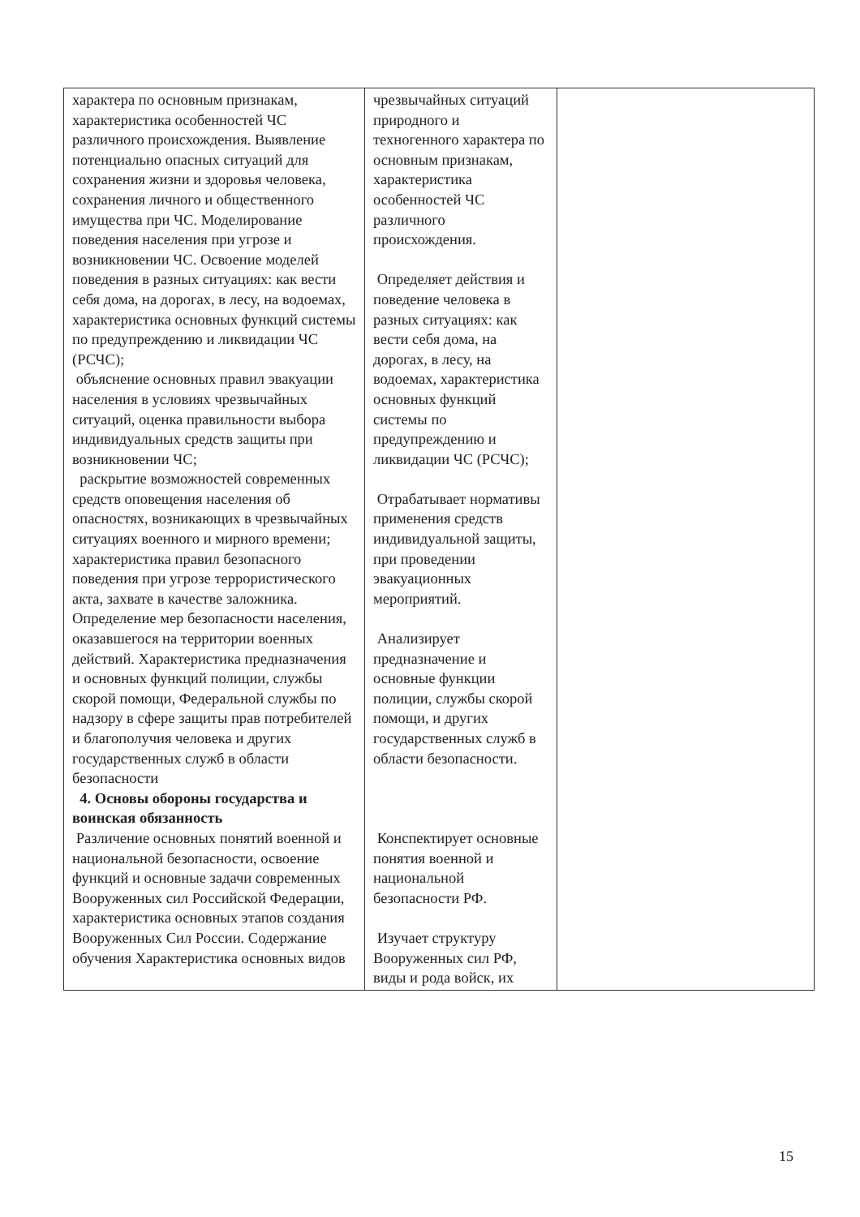| характера по основным признакам, характеристика особенностей ЧС различного происхождения. Выявление потенциально опасных ситуаций для сохранения жизни и здоровья человека, сохранения личного и общественного имущества при ЧС. Моделирование поведения населения при угрозе и возникновении ЧС. Освоение моделей поведения в разных ситуациях: как вести себя дома, на дорогах, в лесу, на водоемах, характеристика основных функций системы по предупреждению и ликвидации ЧС (РСЧС); объяснение основных правил эвакуации населения в условиях чрезвычайных ситуаций, оценка правильности выбора индивидуальных средств защиты при возникновении ЧС; раскрытие возможностей современных средств оповещения населения об опасностях, возникающих в чрезвычайных ситуациях военного и мирного времени; характеристика правил безопасного поведения при угрозе террористического акта, захвате в качестве заложника. Определение мер безопасности населения, оказавшегося на территории военных действий. Характеристика предназначения и основных функций полиции, службы скорой помощи, Федеральной службы по надзору в сфере защиты прав потребителей и благополучия человека и других государственных служб в области безопасности 4. Основы обороны государства и воинская обязанность Различение основных понятий военной и национальной безопасности, освоение функций и основные задачи современных Вооруженных сил Российской Федерации, характеристика основных этапов создания Вооруженных Сил России. Содержание обучения Характеристика основных видов | чрезвычайных ситуаций природного и техногенного характера по основным признакам, характеристика особенностей ЧС различного происхождения. Определяет действия и поведение человека в разных ситуациях: как вести себя дома, на дорогах, в лесу, на водоемах, характеристика основных функций системы по предупреждению и ликвидации ЧС (РСЧС); Отрабатывает нормативы применения средств индивидуальной защиты, при проведении эвакуационных мероприятий. Анализирует предназначение и основные функции полиции, службы скорой помощи, и других государственных служб в области безопасности. Конспектирует основные понятия военной и национальной безопасности РФ. Изучает структуру Вооруженных сил РФ, виды и рода войск, их | |
15